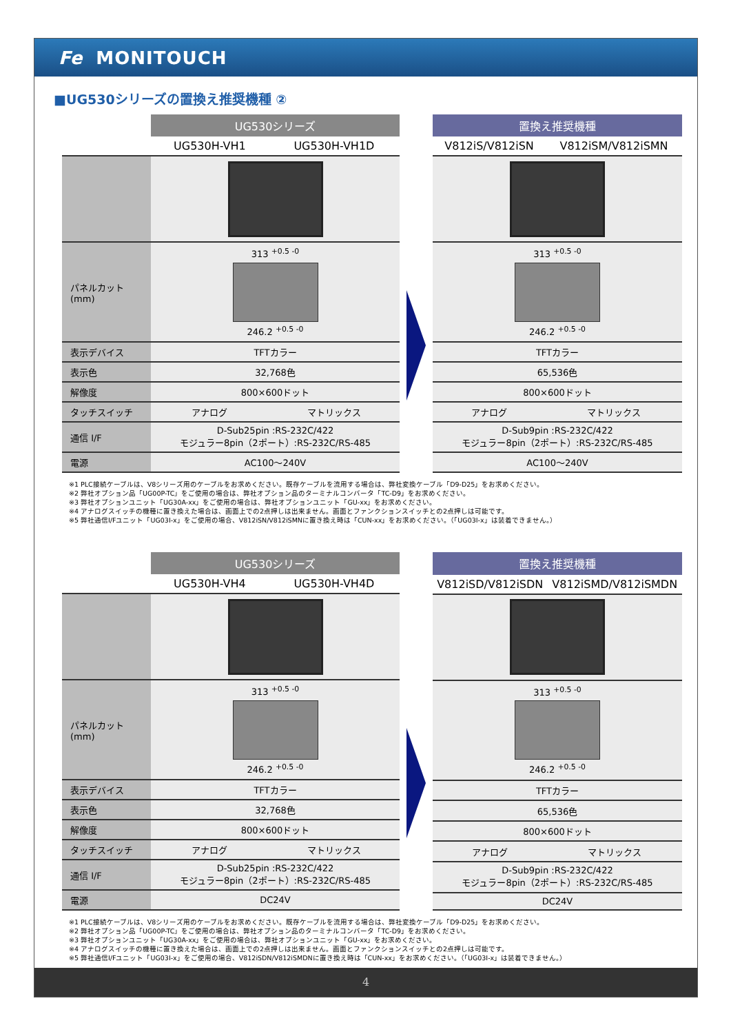Fe MONITOUCH
■UG530シリーズの置換え推奨機種 ②
| | UG530シリーズ | |
| --- | --- | --- |
| | UG530H-VH1 | UG530H-VH1D |
| パネルカット (mm) | 313 <sup>+0.5 -0</sup> 246.2 <sup>+0.5 -0</sup> | |
| 表示デバイス | TFTカラー | |
| 表示色 | 32,768色 | |
| 解像度 | 800×600ドット | |
| タッチスイッチ | アナログ | マトリックス |
| 通信 I/F | D-Sub25pin :RS-232C/422 モジュラー8pin（2ポート）:RS-232C/RS-485 | |
| 電源 | AC100～240V | |
| 置換え推奨機種 | |
| --- | --- |
| V812iS/V812iSN | V812iSM/V812iSMN |
| 313 <sup>+0.5 -0</sup> 246.2 <sup>+0.5 -0</sup> | |
| TFTカラー | |
| 65,536色 | |
| 800×600ドット | |
| アナログ | マトリックス |
| D-Sub9pin :RS-232C/422 モジュラー8pin（2ポート）:RS-232C/RS-485 | |
| AC100～240V | |
※1 PLC接続ケーブルは、V8シリーズ用のケーブルをお求めください。既存ケーブルを流用する場合は、弊社変換ケーブル「D9-D25」をお求めください。
※2 弊社オプション品「UG00P-TC」をご使用の場合は、弊社オプション品のターミナルコンバータ「TC-D9」をお求めください。
※3 弊社オプションユニット「UG30A-xx」をご使用の場合は、弊社オプションユニット「GU-xx」をお求めください。
※4 アナログスイッチの機種に置き換えた場合は、画面上での2点押しは出来ません。画面とファンクションスイッチとの2点押しは可能です。
※5 弊社通信I/Fユニット「UG03I-x」をご使用の場合、V812iSN/V812iSMNに置き換え時は「CUN-xx」をお求めください。（「UG03I-x」は装着できません。）
| | UG530シリーズ | |
| --- | --- | --- |
| | UG530H-VH4 | UG530H-VH4D |
| パネルカット (mm) | 313 <sup>+0.5 -0</sup> 246.2 <sup>+0.5 -0</sup> | |
| 表示デバイス | TFTカラー | |
| 表示色 | 32,768色 | |
| 解像度 | 800×600ドット | |
| タッチスイッチ | アナログ | マトリックス |
| 通信 I/F | D-Sub25pin :RS-232C/422 モジュラー8pin（2ポート）:RS-232C/RS-485 | |
| 電源 | DC24V | |
| 置換え推奨機種 | |
| --- | --- |
| V812iSD/V812iSDN | V812iSMD/V812iSMDN |
| 313 <sup>+0.5 -0</sup> 246.2 <sup>+0.5 -0</sup> | |
| TFTカラー | |
| 65,536色 | |
| 800×600ドット | |
| アナログ | マトリックス |
| D-Sub9pin :RS-232C/422 モジュラー8pin（2ポート）:RS-232C/RS-485 | |
| DC24V | |
※1 PLC接続ケーブルは、V8シリーズ用のケーブルをお求めください。既存ケーブルを流用する場合は、弊社変換ケーブル「D9-D25」をお求めください。
※2 弊社オプション品「UG00P-TC」をご使用の場合は、弊社オプション品のターミナルコンバータ「TC-D9」をお求めください。
※3 弊社オプションユニット「UG30A-xx」をご使用の場合は、弊社オプションユニット「GU-xx」をお求めください。
※4 アナログスイッチの機種に置き換えた場合は、画面上での2点押しは出来ません。画面とファンクションスイッチとの2点押しは可能です。
※5 弊社通信I/Fユニット「UG03I-x」をご使用の場合、V812iSDN/V812iSMDNに置き換え時は「CUN-xx」をお求めください。（「UG03I-x」は装着できません。）
4